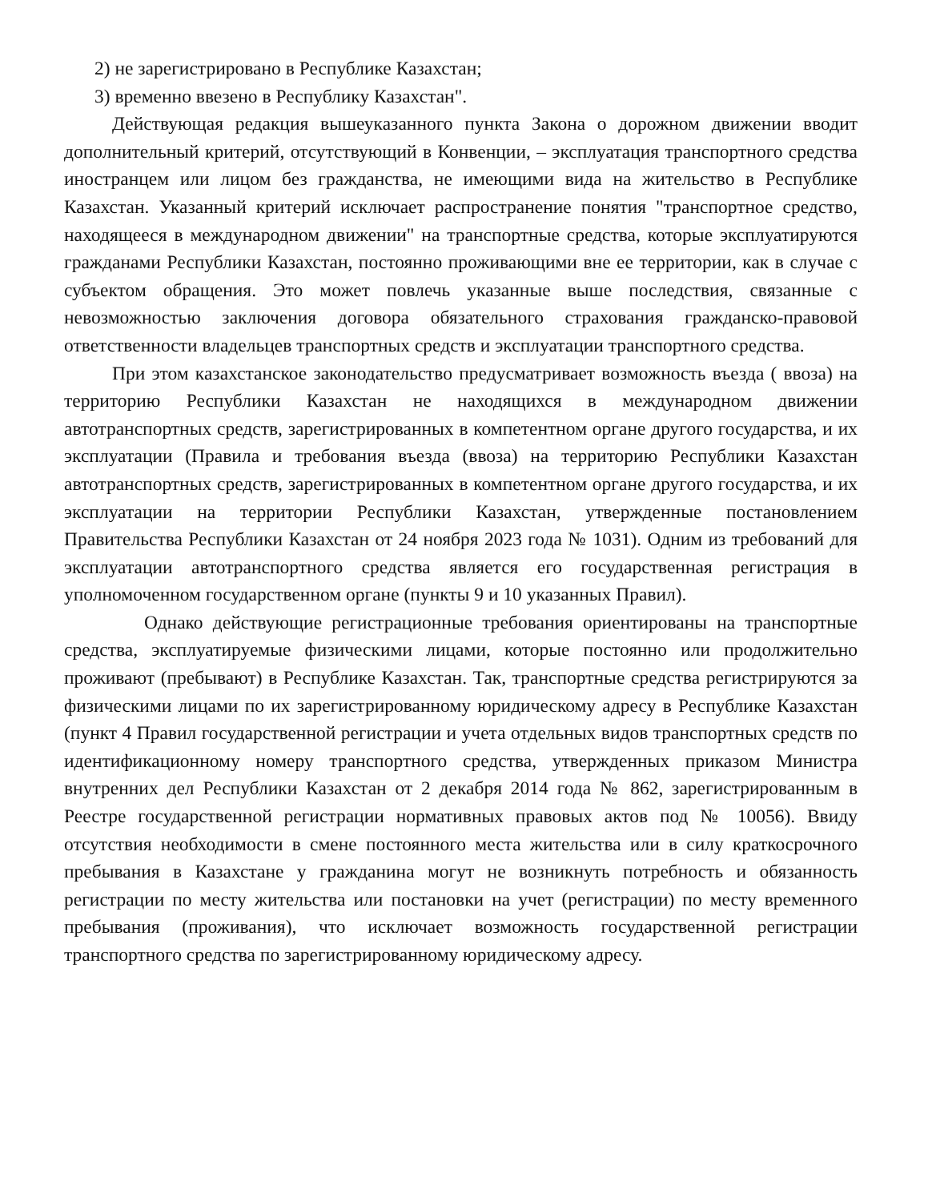2) не зарегистрировано в Республике Казахстан;
3) временно ввезено в Республику Казахстан".
Действующая редакция вышеуказанного пункта Закона о дорожном движении вводит дополнительный критерий, отсутствующий в Конвенции, – эксплуатация транспортного средства иностранцем или лицом без гражданства, не имеющими вида на жительство в Республике Казахстан. Указанный критерий исключает распространение понятия "транспортное средство, находящееся в международном движении" на транспортные средства, которые эксплуатируются гражданами Республики Казахстан, постоянно проживающими вне ее территории, как в случае с субъектом обращения. Это может повлечь указанные выше последствия, связанные с невозможностью заключения договора обязательного страхования гражданско-правовой ответственности владельцев транспортных средств и эксплуатации транспортного средства.
При этом казахстанское законодательство предусматривает возможность въезда ( ввоза) на территорию Республики Казахстан не находящихся в международном движении автотранспортных средств, зарегистрированных в компетентном органе другого государства, и их эксплуатации (Правила и требования въезда (ввоза) на территорию Республики Казахстан автотранспортных средств, зарегистрированных в компетентном органе другого государства, и их эксплуатации на территории Республики Казахстан, утвержденные постановлением Правительства Республики Казахстан от 24 ноября 2023 года № 1031). Одним из требований для эксплуатации автотранспортного средства является его государственная регистрация в уполномоченном государственном органе (пункты 9 и 10 указанных Правил).
Однако действующие регистрационные требования ориентированы на транспортные средства, эксплуатируемые физическими лицами, которые постоянно или продолжительно проживают (пребывают) в Республике Казахстан. Так, транспортные средства регистрируются за физическими лицами по их зарегистрированному юридическому адресу в Республике Казахстан (пункт 4 Правил государственной регистрации и учета отдельных видов транспортных средств по идентификационному номеру транспортного средства, утвержденных приказом Министра внутренних дел Республики Казахстан от 2 декабря 2014 года № 862, зарегистрированным в Реестре государственной регистрации нормативных правовых актов под № 10056). Ввиду отсутствия необходимости в смене постоянного места жительства или в силу краткосрочного пребывания в Казахстане у гражданина могут не возникнуть потребность и обязанность регистрации по месту жительства или постановки на учет (регистрации) по месту временного пребывания (проживания), что исключает возможность государственной регистрации транспортного средства по зарегистрированному юридическому адресу.